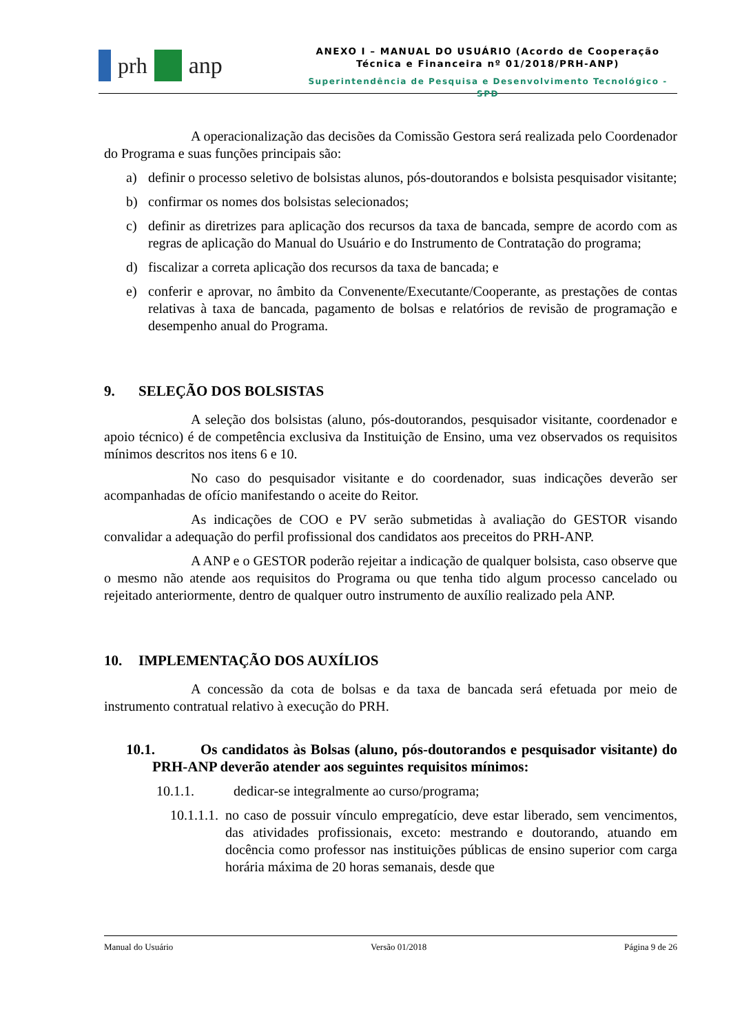prh anp
ANEXO I – MANUAL DO USUÁRIO (Acordo de Cooperação
Técnica e Financeira nº 01/2018/PRH-ANP)
Superintendência de Pesquisa e Desenvolvimento Tecnológico - SPD
A operacionalização das decisões da Comissão Gestora será realizada pelo Coordenador do Programa e suas funções principais são:
a) definir o processo seletivo de bolsistas alunos, pós-doutorandos e bolsista pesquisador visitante;
b) confirmar os nomes dos bolsistas selecionados;
c) definir as diretrizes para aplicação dos recursos da taxa de bancada, sempre de acordo com as regras de aplicação do Manual do Usuário e do Instrumento de Contratação do programa;
d) fiscalizar a correta aplicação dos recursos da taxa de bancada; e
e) conferir e aprovar, no âmbito da Convenente/Executante/Cooperante, as prestações de contas relativas à taxa de bancada, pagamento de bolsas e relatórios de revisão de programação e desempenho anual do Programa.
9. SELEÇÃO DOS BOLSISTAS
A seleção dos bolsistas (aluno, pós-doutorandos, pesquisador visitante, coordenador e apoio técnico) é de competência exclusiva da Instituição de Ensino, uma vez observados os requisitos mínimos descritos nos itens 6 e 10.
No caso do pesquisador visitante e do coordenador, suas indicações deverão ser acompanhadas de ofício manifestando o aceite do Reitor.
As indicações de COO e PV serão submetidas à avaliação do GESTOR visando convalidar a adequação do perfil profissional dos candidatos aos preceitos do PRH-ANP.
A ANP e o GESTOR poderão rejeitar a indicação de qualquer bolsista, caso observe que o mesmo não atende aos requisitos do Programa ou que tenha tido algum processo cancelado ou rejeitado anteriormente, dentro de qualquer outro instrumento de auxílio realizado pela ANP.
10. IMPLEMENTAÇÃO DOS AUXÍLIOS
A concessão da cota de bolsas e da taxa de bancada será efetuada por meio de instrumento contratual relativo à execução do PRH.
10.1. Os candidatos às Bolsas (aluno, pós-doutorandos e pesquisador visitante) do PRH-ANP deverão atender aos seguintes requisitos mínimos:
10.1.1. dedicar-se integralmente ao curso/programa;
10.1.1.1. no caso de possuir vínculo empregatício, deve estar liberado, sem vencimentos, das atividades profissionais, exceto: mestrando e doutorando, atuando em docência como professor nas instituições públicas de ensino superior com carga horária máxima de 20 horas semanais, desde que
Manual do Usuário Versão 01/2018 Página 9 de 26